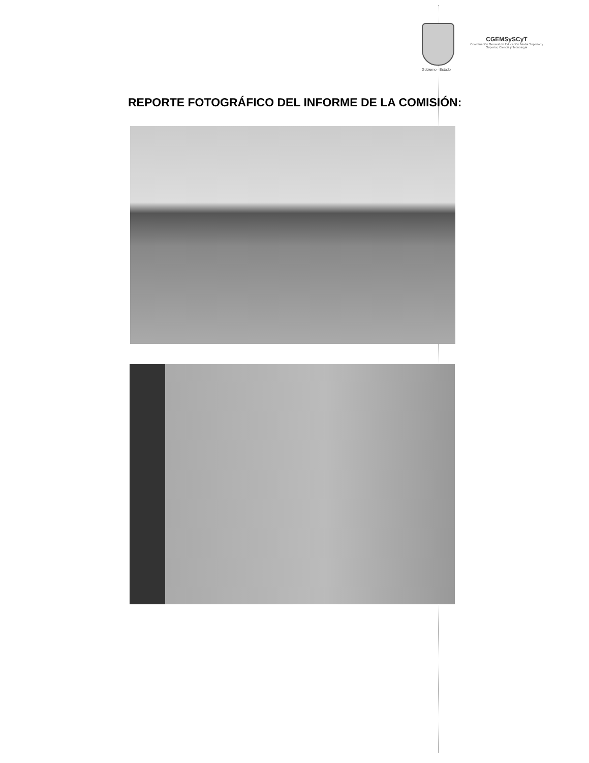Gobierno · Estado
CGEMSySCyT
Coordinación General de Educación Media Superior y Superior, Ciencia y Tecnología
REPORTE FOTOGRÁFICO DEL INFORME DE LA COMISIÓN: